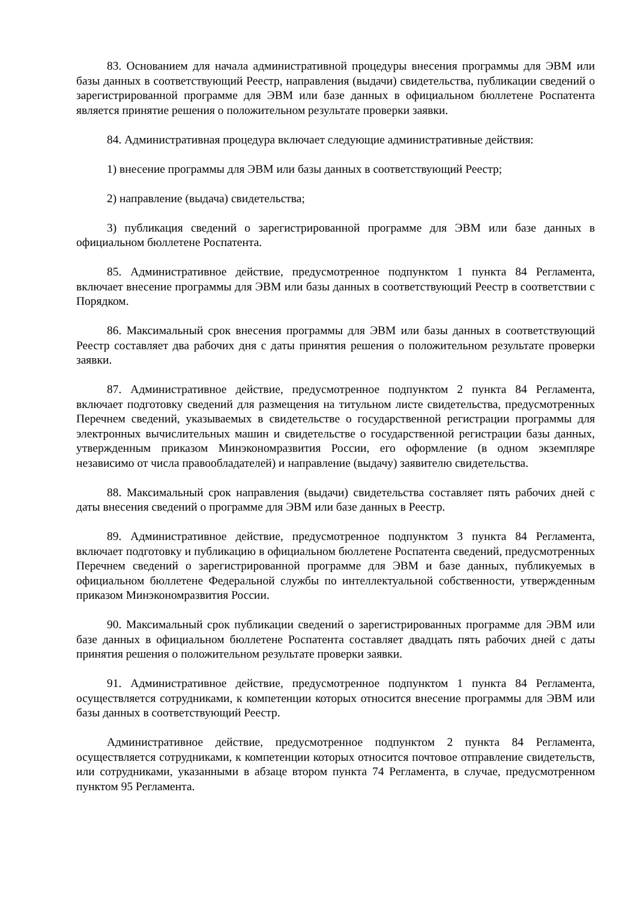83. Основанием для начала административной процедуры внесения программы для ЭВМ или базы данных в соответствующий Реестр, направления (выдачи) свидетельства, публикации сведений о зарегистрированной программе для ЭВМ или базе данных в официальном бюллетене Роспатента является принятие решения о положительном результате проверки заявки.
84. Административная процедура включает следующие административные действия:
1) внесение программы для ЭВМ или базы данных в соответствующий Реестр;
2) направление (выдача) свидетельства;
3) публикация сведений о зарегистрированной программе для ЭВМ или базе данных в официальном бюллетене Роспатента.
85. Административное действие, предусмотренное подпунктом 1 пункта 84 Регламента, включает внесение программы для ЭВМ или базы данных в соответствующий Реестр в соответствии с Порядком.
86. Максимальный срок внесения программы для ЭВМ или базы данных в соответствующий Реестр составляет два рабочих дня с даты принятия решения о положительном результате проверки заявки.
87. Административное действие, предусмотренное подпунктом 2 пункта 84 Регламента, включает подготовку сведений для размещения на титульном листе свидетельства, предусмотренных Перечнем сведений, указываемых в свидетельстве о государственной регистрации программы для электронных вычислительных машин и свидетельстве о государственной регистрации базы данных, утвержденным приказом Минэкономразвития России, его оформление (в одном экземпляре независимо от числа правообладателей) и направление (выдачу) заявителю свидетельства.
88. Максимальный срок направления (выдачи) свидетельства составляет пять рабочих дней с даты внесения сведений о программе для ЭВМ или базе данных в Реестр.
89. Административное действие, предусмотренное подпунктом 3 пункта 84 Регламента, включает подготовку и публикацию в официальном бюллетене Роспатента сведений, предусмотренных Перечнем сведений о зарегистрированной программе для ЭВМ и базе данных, публикуемых в официальном бюллетене Федеральной службы по интеллектуальной собственности, утвержденным приказом Минэкономразвития России.
90. Максимальный срок публикации сведений о зарегистрированных программе для ЭВМ или базе данных в официальном бюллетене Роспатента составляет двадцать пять рабочих дней с даты принятия решения о положительном результате проверки заявки.
91. Административное действие, предусмотренное подпунктом 1 пункта 84 Регламента, осуществляется сотрудниками, к компетенции которых относится внесение программы для ЭВМ или базы данных в соответствующий Реестр.
Административное действие, предусмотренное подпунктом 2 пункта 84 Регламента, осуществляется сотрудниками, к компетенции которых относится почтовое отправление свидетельств, или сотрудниками, указанными в абзаце втором пункта 74 Регламента, в случае, предусмотренном пунктом 95 Регламента.